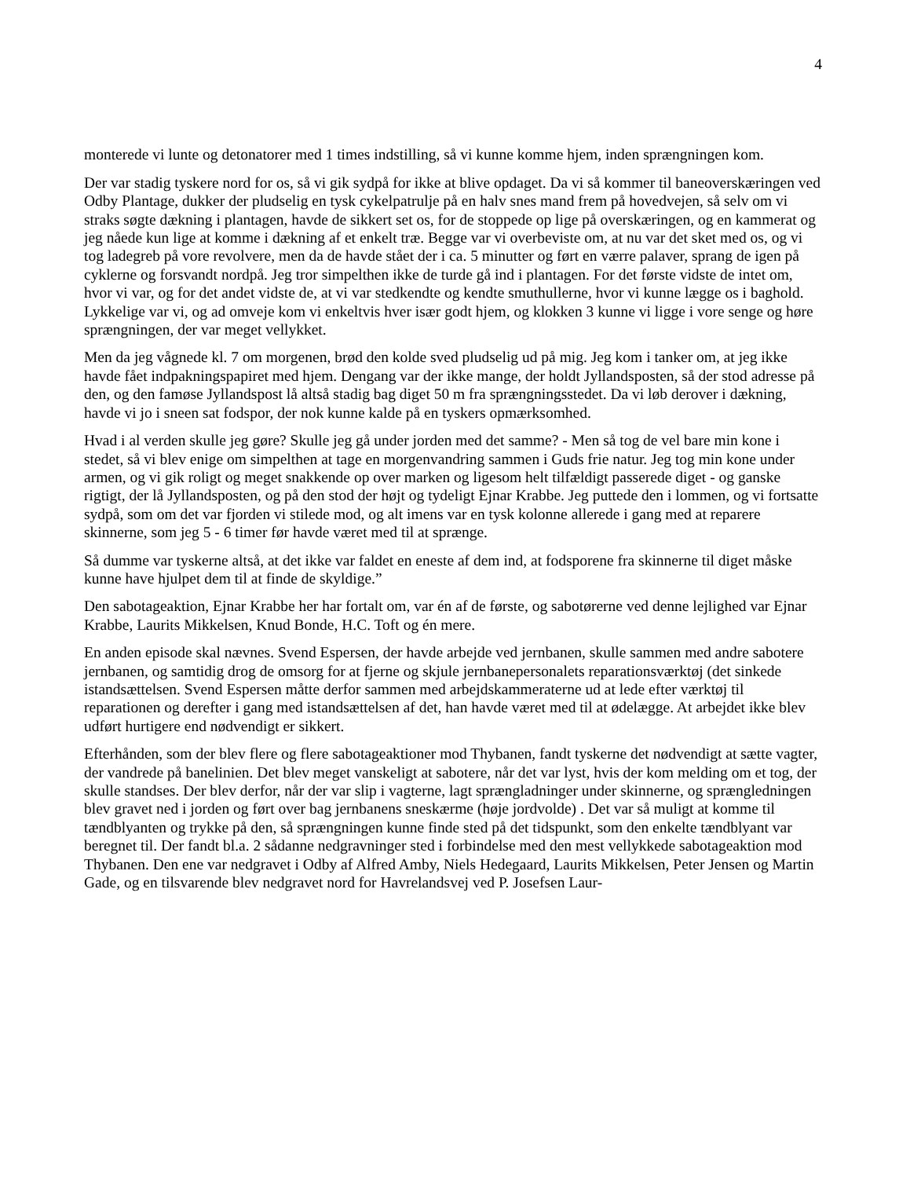4
monterede vi lunte og detonatorer med 1 times indstilling, så vi kunne komme hjem, inden sprængningen kom.
Der var stadig tyskere nord for os, så vi gik sydpå for ikke at blive opdaget. Da vi så kommer til baneoverskæringen ved Odby Plantage, dukker der pludselig en tysk cykelpatrulje på en halv snes mand frem på hovedvejen, så selv om vi straks søgte dækning i plantagen, havde de sikkert set os, for de stoppede op lige på overskæringen, og en kammerat og jeg nåede kun lige at komme i dækning af et enkelt træ. Begge var vi overbeviste om, at nu var det sket med os, og vi tog ladegreb på vore revolvere, men da de havde stået der i ca. 5 minutter og ført en værre palaver, sprang de igen på cyklerne og forsvandt nordpå. Jeg tror simpelthen ikke de turde gå ind i plantagen. For det første vidste de intet om, hvor vi var, og for det andet vidste de, at vi var stedkendte og kendte smuthullerne, hvor vi kunne lægge os i baghold. Lykkelige var vi, og ad omveje kom vi enkeltvis hver især godt hjem, og klokken 3 kunne vi ligge i vore senge og høre sprængningen, der var meget vellykket.
Men da jeg vågnede kl. 7 om morgenen, brød den kolde sved pludselig ud på mig. Jeg kom i tanker om, at jeg ikke havde fået indpakningspapiret med hjem. Dengang var der ikke mange, der holdt Jyllandsposten, så der stod adresse på den, og den famøse Jyllandspost lå altså stadig bag diget 50 m fra sprængningsstedet. Da vi løb derover i dækning, havde vi jo i sneen sat fodspor, der nok kunne kalde på en tyskers opmærksomhed.
Hvad i al verden skulle jeg gøre? Skulle jeg gå under jorden med det samme? - Men så tog de vel bare min kone i stedet, så vi blev enige om simpelthen at tage en morgenvandring sammen i Guds frie natur. Jeg tog min kone under armen, og vi gik roligt og meget snakkende op over marken og ligesom helt tilfældigt passerede diget - og ganske rigtigt, der lå Jyllandsposten, og på den stod der højt og tydeligt Ejnar Krabbe. Jeg puttede den i lommen, og vi fortsatte sydpå, som om det var fjorden vi stilede mod, og alt imens var en tysk kolonne allerede i gang med at reparere skinnerne, som jeg 5 - 6 timer før havde været med til at sprænge.
Så dumme var tyskerne altså, at det ikke var faldet en eneste af dem ind, at fodsporene fra skinnerne til diget måske kunne have hjulpet dem til at finde de skyldige.”
Den sabotageaktion, Ejnar Krabbe her har fortalt om, var én af de første, og sabotørerne ved denne lejlighed var Ejnar Krabbe, Laurits Mikkelsen, Knud Bonde, H.C. Toft og én mere.
En anden episode skal nævnes. Svend Espersen, der havde arbejde ved jernbanen, skulle sammen med andre sabotere jernbanen, og samtidig drog de omsorg for at fjerne og skjule jernbanepersonalets reparationsværktøj (det sinkede istandsættelsen. Svend Espersen måtte derfor sammen med arbejdskammeraterne ud at lede efter værktøj til reparationen og derefter i gang med istandsættelsen af det, han havde været med til at ødelægge. At arbejdet ikke blev udført hurtigere end nødvendigt er sikkert.
Efterhånden, som der blev flere og flere sabotageaktioner mod Thybanen, fandt tyskerne det nødvendigt at sætte vagter, der vandrede på banelinien. Det blev meget vanskeligt at sabotere, når det var lyst, hvis der kom melding om et tog, der skulle standses. Der blev derfor, når der var slip i vagterne, lagt sprængladninger under skinnerne, og sprængledningen blev gravet ned i jorden og ført over bag jernbanens sneskærme (høje jordvolde) . Det var så muligt at komme til tændblyanten og trykke på den, så sprængningen kunne finde sted på det tidspunkt, som den enkelte tændblyant var beregnet til. Der fandt bl.a. 2 sådanne nedgravninger sted i forbindelse med den mest vellykkede sabotageaktion mod Thybanen. Den ene var nedgravet i Odby af Alfred Amby, Niels Hedegaard, Laurits Mikkelsen, Peter Jensen og Martin Gade, og en tilsvarende blev nedgravet nord for Havrelandsvej ved P. Josefsen Laur-